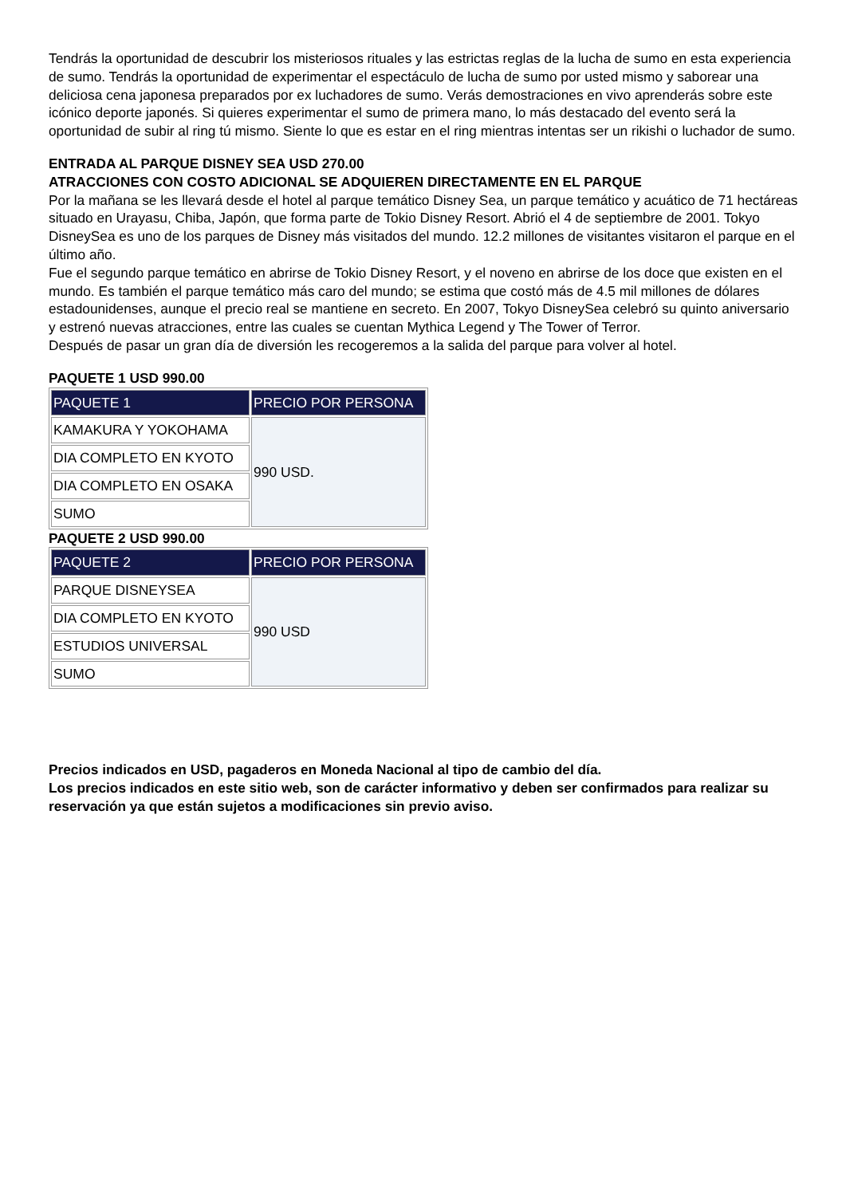Tendrás la oportunidad de descubrir los misteriosos rituales y las estrictas reglas de la lucha de sumo en esta experiencia de sumo. Tendrás la oportunidad de experimentar el espectáculo de lucha de sumo por usted mismo y saborear una deliciosa cena japonesa preparados por ex luchadores de sumo. Verás demostraciones en vivo aprenderás sobre este icónico deporte japonés. Si quieres experimentar el sumo de primera mano, lo más destacado del evento será la oportunidad de subir al ring tú mismo. Siente lo que es estar en el ring mientras intentas ser un rikishi o luchador de sumo.
ENTRADA AL PARQUE DISNEY SEA USD 270.00
ATRACCIONES CON COSTO ADICIONAL SE ADQUIEREN DIRECTAMENTE EN EL PARQUE
Por la mañana se les llevará desde el hotel al parque temático Disney Sea, un parque temático y acuático de 71 hectáreas situado en Urayasu, Chiba, Japón, que forma parte de Tokio Disney Resort. Abrió el 4 de septiembre de 2001. Tokyo DisneySea es uno de los parques de Disney más visitados del mundo. 12.2 millones de visitantes visitaron el parque en el último año.
Fue el segundo parque temático en abrirse de Tokio Disney Resort, y el noveno en abrirse de los doce que existen en el mundo. Es también el parque temático más caro del mundo; se estima que costó más de 4.5 mil millones de dólares estadounidenses, aunque el precio real se mantiene en secreto. En 2007, Tokyo DisneySea celebró su quinto aniversario y estrenó nuevas atracciones, entre las cuales se cuentan Mythica Legend y The Tower of Terror.
Después de pasar un gran día de diversión les recogeremos a la salida del parque para volver al hotel.
PAQUETE 1 USD 990.00
| PAQUETE 1 | PRECIO POR PERSONA |
| --- | --- |
| KAMAKURA Y YOKOHAMA | 990 USD. |
| DIA COMPLETO EN KYOTO | |
| DIA COMPLETO EN OSAKA | |
| SUMO | |
PAQUETE 2 USD 990.00
| PAQUETE 2 | PRECIO POR PERSONA |
| --- | --- |
| PARQUE DISNEYSEA | 990 USD |
| DIA COMPLETO EN KYOTO | |
| ESTUDIOS UNIVERSAL | |
| SUMO | |
Precios indicados en USD, pagaderos en Moneda Nacional al tipo de cambio del día.
Los precios indicados en este sitio web, son de carácter informativo y deben ser confirmados para realizar su reservación ya que están sujetos a modificaciones sin previo aviso.